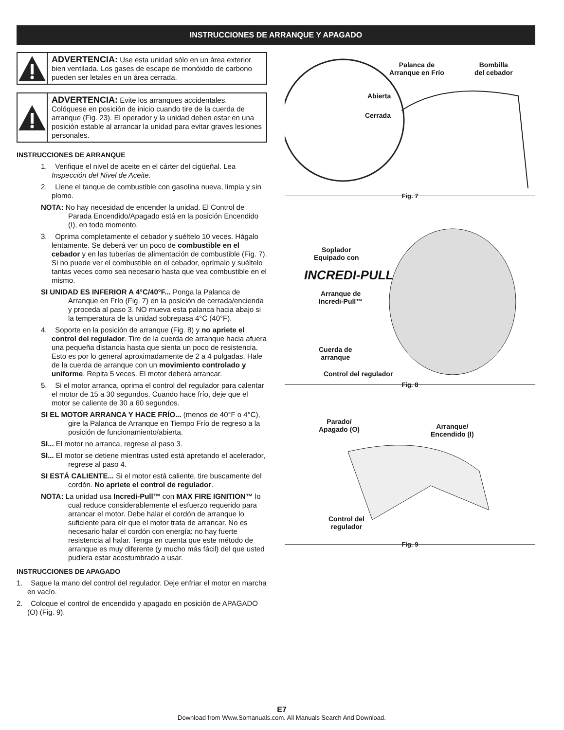INSTRUCCIONES DE ARRANQUE Y APAGADO
ADVERTENCIA: Use esta unidad sólo en un área exterior bien ventilada. Los gases de escape de monóxido de carbono pueden ser letales en un área cerrada.
ADVERTENCIA: Evite los arranques accidentales. Colóquese en posición de inicio cuando tire de la cuerda de arranque (Fig. 23). El operador y la unidad deben estar en una posición estable al arrancar la unidad para evitar graves lesiones personales.
INSTRUCCIONES DE ARRANQUE
1. Verifique el nivel de aceite en el cárter del cigüeñal. Lea Inspección del Nivel de Aceite.
2. Llene el tanque de combustible con gasolina nueva, limpia y sin plomo.
NOTA: No hay necesidad de encender la unidad. El Control de Parada Encendido/Apagado está en la posición Encendido (I), en todo momento.
3. Oprima completamente el cebador y suéltelo 10 veces. Hágalo lentamente. Se deberá ver un poco de combustible en el cebador y en las tuberías de alimentación de combustible (Fig. 7). Si no puede ver el combustible en el cebador, oprímalo y suéltelo tantas veces como sea necesario hasta que vea combustible en el mismo.
SI UNIDAD ES INFERIOR A 4°C/40°F... Ponga la Palanca de Arranque en Frío (Fig. 7) en la posición de cerrada/encienda y proceda al paso 3. NO mueva esta palanca hacia abajo si la temperatura de la unidad sobrepasa 4°C (40°F).
4. Soporte en la posición de arranque (Fig. 8) y no apriete el control del regulador. Tire de la cuerda de arranque hacia afuera una pequeña distancia hasta que sienta un poco de resistencia. Esto es por lo general aproximadamente de 2 a 4 pulgadas. Hale de la cuerda de arranque con un movimiento controlado y uniforme. Repita 5 veces. El motor deberá arrancar.
5. Si el motor arranca, oprima el control del regulador para calentar el motor de 15 a 30 segundos. Cuando hace frío, deje que el motor se caliente de 30 a 60 segundos.
SI EL MOTOR ARRANCA Y HACE FRÍO... (menos de 40°F o 4°C), gire la Palanca de Arranque en Tiempo Frío de regreso a la posición de funcionamiento/abierta.
SI... El motor no arranca, regrese al paso 3.
SI... El motor se detiene mientras usted está apretando el acelerador, regrese al paso 4.
SI ESTÁ CALIENTE... Si el motor está caliente, tire buscamente del cordón. No apriete el control de regulador.
NOTA: La unidad usa Incredi-Pull™ con MAX FIRE IGNITION™ lo cual reduce considerablemente el esfuerzo requerido para arrancar el motor. Debe halar el cordón de arranque lo suficiente para oír que el motor trata de arrancar. No es necesario halar el cordón con energía: no hay fuerte resistencia al halar. Tenga en cuenta que este método de arranque es muy diferente (y mucho más fácil) del que usted pudiera estar acostumbrado a usar.
INSTRUCCIONES DE APAGADO
1. Saque la mano del control del regulador. Deje enfriar el motor en marcha en vacío.
2. Coloque el control de encendido y apagado en posición de APAGADO (O) (Fig. 9).
Palanca de
Arranque en Frío
Bombilla
del cebador
Abierta
Cerrada
Fig. 7
Soplador
Equipado con
INCREDI-PULL
Arranque de
Incredi-Pull™
Cuerda de
arranque
Control del regulador
Fig. 8
Parado/
Apagado (O)
Arranque/
Encendido (I)
Control del
regulador
Fig. 9
E7
Download from Www.Somanuals.com. All Manuals Search And Download.